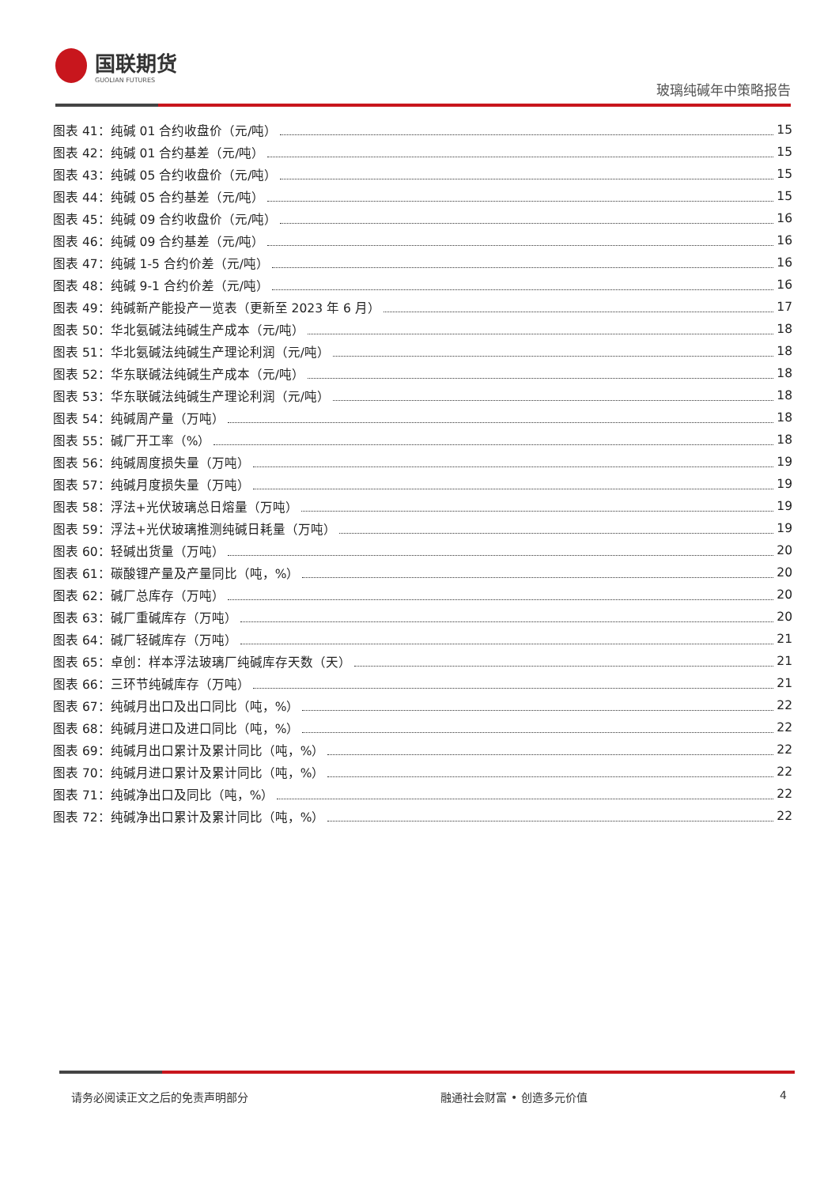国联期货
GUOLIAN FUTURES
玻璃纯碱年中策略报告
图表 41：纯碱 01 合约收盘价（元/吨） 15
图表 42：纯碱 01 合约基差（元/吨） 15
图表 43：纯碱 05 合约收盘价（元/吨） 15
图表 44：纯碱 05 合约基差（元/吨） 15
图表 45：纯碱 09 合约收盘价（元/吨） 16
图表 46：纯碱 09 合约基差（元/吨） 16
图表 47：纯碱 1-5 合约价差（元/吨） 16
图表 48：纯碱 9-1 合约价差（元/吨） 16
图表 49：纯碱新产能投产一览表（更新至 2023 年 6 月） 17
图表 50：华北氨碱法纯碱生产成本（元/吨） 18
图表 51：华北氨碱法纯碱生产理论利润（元/吨） 18
图表 52：华东联碱法纯碱生产成本（元/吨） 18
图表 53：华东联碱法纯碱生产理论利润（元/吨） 18
图表 54：纯碱周产量（万吨） 18
图表 55：碱厂开工率（%） 18
图表 56：纯碱周度损失量（万吨） 19
图表 57：纯碱月度损失量（万吨） 19
图表 58：浮法+光伏玻璃总日熔量（万吨） 19
图表 59：浮法+光伏玻璃推测纯碱日耗量（万吨） 19
图表 60：轻碱出货量（万吨） 20
图表 61：碳酸锂产量及产量同比（吨，%） 20
图表 62：碱厂总库存（万吨） 20
图表 63：碱厂重碱库存（万吨） 20
图表 64：碱厂轻碱库存（万吨） 21
图表 65：卓创：样本浮法玻璃厂纯碱库存天数（天） 21
图表 66：三环节纯碱库存（万吨） 21
图表 67：纯碱月出口及出口同比（吨，%） 22
图表 68：纯碱月进口及进口同比（吨，%） 22
图表 69：纯碱月出口累计及累计同比（吨，%） 22
图表 70：纯碱月进口累计及累计同比（吨，%） 22
图表 71：纯碱净出口及同比（吨，%） 22
图表 72：纯碱净出口累计及累计同比（吨，%） 22
请务必阅读正文之后的免责声明部分 融通社会财富 • 创造多元价值 4